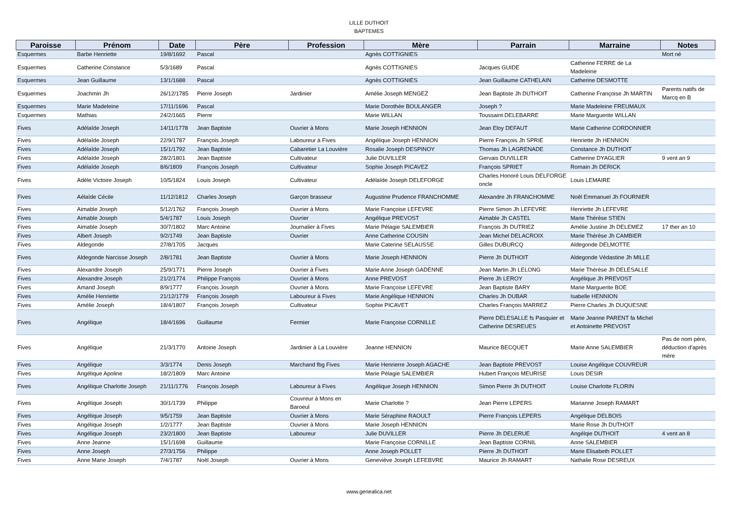LILLE DUTHOIT
BAPTEMES
| Paroisse | Prénom | Date | Père | Profession | Mère | Parrain | Marraine | Notes |
| --- | --- | --- | --- | --- | --- | --- | --- | --- |
| Esquermes | Barbe Henriette | 19/8/1692 | Pascal | | Agnès COTTIGNIES | | | Mort né |
| Esquermes | Catherine Constance | 5/3/1689 | Pascal | | Agnès COTTIGNIES | Jacques GUIDE | Catherine FERRE de La Madeleine | |
| Esquermes | Jean Guillaume | 13/1/1688 | Pascal | | Agnès COTTIGNIES | Jean Guillaume CATHELAIN | Catherine DESMOTTE | |
| Esquermes | Joachmin Jh | 26/12/1785 | Pierre Joseph | Jardinier | Amélie Joseph MENGEZ | Jean Baptiste Jh DUTHOIT | Catherine Françoise Jh MARTIN | Parents natifs de Marcq en B |
| Esquermes | Marie Madeleine | 17/11/1696 | Pascal | | Marie Dorothée BOULANGER | Joseph ? | Marie Madeleine FREUMAUX | |
| Esquermes | Mathias | 24/2/1665 | Pierre | | Marie WILLAN | Toussaint DELEBARRE | Marie Marguerite WILLAN | |
| Fives | Adélaîde Joseph | 14/11/1778 | Jean Baptiste | Ouvrier à Mons | Marie Joseph HENNION | Jean Eloy DEFAUT | Marie Catherine CORDONNIER | |
| Fives | Adélaîde Joseph | 22/9/1787 | François Joseph | Laboureur à Fives | Angélique Joseph HENNION | Pierre François Jh SPRIE | Henriette Jh HENNION | |
| Fives | Adélaîde Joseph | 15/1/1792 | Jean Baptiste | Cabaretier La Louvière | Rosalie Joseph DESPINOY | Thomas Jh LAGRENADE | Constance Jh DUTHOIT | |
| Fives | Adélaîde Joseph | 28/2/1801 | Jean Baptiste | Cultivateur | Julie DUVILLER | Gervais DUVILLER | Catherine DYAGLIER | 9 vent an 9 |
| Fives | Adélaîde Joseph | 8/6/1809 | François Joseph | Cultivateur | Sophie Joseph PICAVEZ | François SPRIET | Romain Jh DERICK | |
| Fives | Adèle Victoire Joseph | 10/5/1824 | Louis Joseph | Cultivateur | Adélaîde Joseph DELEFORGE | Charles Honoré Louis DELFORGE oncle | Louis LEMAIRE | |
| Fives | Aélaîde Cécile | 11/12/1812 | Charles Joseph | Garçon brasseur | Augustine Prudence FRANCHOMME | Alexandre Jh FRANCHOMME | Noêl Emmanuel Jh FOURNIER | |
| Fives | Aimable Joseph | 5/12/1762 | François Joseph | Ouvrier à Mons | Marie Françoise LEFEVRE | Pierre Simon Jh LEFEVRE | Henriette Jh LEFEVRE | |
| Fives | Aimable Joseph | 5/4/1787 | Louis Joseph | Ouvrier | Angélique PREVOST | Aimable Jh CASTEL | Marie Thérèse STIEN | |
| Fives | Aimable Joseph | 30/7/1802 | Marc Antoine | Journalier à Fives | Marie Pélagie SALEMBIER | François Jh DUTRIEZ | Amélie Justine Jh DELEMEZ | 17 ther an 10 |
| Fives | Albert Joseph | 9/2/1749 | Jean Baptiste | Ouvrier | Anne Catherine COUSIN | Jean Michel DELACROIX | Marie Thérèse Jh CAMBIER | |
| Fives | Aldegonde | 27/8/1705 | Jacques | | Marie Caterine SELAUSSE | Gilles DUBURCQ | Aldegonde DELMOTTE | |
| Fives | Aldegonde Narcisse Joseph | 2/8/1781 | Jean Baptiste | Ouvrier à Mons | Marie Joseph HENNION | Pierre Jh DUTHOIT | Aldegonde Védastine Jh MILLE | |
| Fives | Alexandre Joseph | 25/9/1771 | Pierre Joseph | Ouvrier à Fives | Marie Anne Joseph GADENNE | Jean Martin Jh LELONG | Marie Thérèse Jh DELESALLE | |
| Fives | Alexandre Joseph | 21/2/1774 | Philippe François | Ouvrier à Mons | Anne PREVOST | Pierre Jh LEROY | Angélique Jh PREVOST | |
| Fives | Amand Joseph | 8/9/1777 | François Joseph | Ouvrier à Mons | Marie Françoise LEFEVRE | Jean Baptiste BARY | Marie Marguerite BOE | |
| Fives | Amélie Henriette | 21/12/1779 | François Joseph | Laboureur à Fives | Marie Angélique HENNION | Charles Jh DUBAR | Isabelle HENNION | |
| Fives | Amélie Joseph | 18/4/1807 | François Joseph | Cultivateur | Sophie PICAVET | Charles François MARREZ | Pierre Charles Jh DUQUESNE | |
| Fives | Angélique | 18/4/1696 | Guillaume | Fermier | Marie Françoise CORNILLE | Pierre DELESALLE fs Pasquier et Catherine DESREUES | Marie Jeanne PARENT fa Michel et Antoinette PREVOST | |
| Fives | Angélique | 21/3/1770 | Antoine Joseph | Jardinier à La Louvière | Jeanne HENNION | Maurice BECQUET | Marie Anne SALEMBIER | Pas de nom père, déduction d'après mère |
| Fives | Angélique | 3/3/1774 | Denis Joseph | Marchand fbg Fives | Marie Henrierre Joseph AGACHE | Jean Baptiste PREVOST | Louise Angélique COUVREUR | |
| Fives | Angélique Apoline | 18/2/1809 | Marc Antoine | | Marie Pélagie SALEMBIER | Hubert François MEURISE | Louis DESIR | |
| Fives | Angélique Charlotte Joseph | 21/11/1776 | François Joseph | Laboureur à Fives | Angélique Joseph HENNION | Simon Pierre Jh DUTHOIT | Louise Charlotte FLORIN | |
| Fives | Angélique Joseph | 30/1/1739 | Philippe | Couvreur à Mons en Baroeul | Marie Charlotte ? | Jean Pierre LEPERS | Marianne Joseph RAMART | |
| Fives | Angélique Joseph | 9/5/1759 | Jean Baptiste | Ouvrier à Mons | Marie Séraphine RAOULT | Pierre François LEPERS | Angélique DELBOIS | |
| Fives | Angélique Joseph | 1/2/1777 | Jean Baptiste | Ouvrier à Mons | Marie Joseph HENNION | | Marie Rose Jh DUTHOIT | |
| Fives | Angélique Joseph | 23/2/1800 | Jean Baptiste | Laboureur | Julie DUVILLER | Pierre Jh DELERUE | Angélqie DUTHOIT | 4 vent an 8 |
| Fives | Anne Jeanne | 15/1/1698 | Guillaume | | Marie Françoise CORNILLE | Jean Baptiste CORNIL | Anne SALEMBIER | |
| Fives | Anne Joseph | 27/3/1756 | Philippe | | Anne Joseph POLLET | Pierre Jh DUTHOIT | Marie Elisabeth POLLET | |
| Fives | Anne Marie Joseph | 7/4/1787 | Noêl Joseph | Ouvrier à Mons | Geneviève Joseph LEFEBVRE | Maurice Jh RAMART | Nathalie Rose DESREUX | |
www.genealica.net